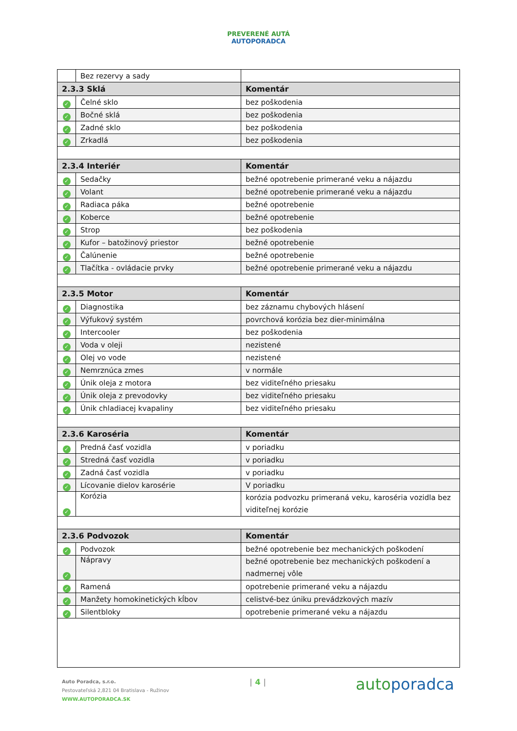PREVERENÉ AUTÁ
AUTOPORADCA
| | Bez rezervy a sady | |
| 2.3.3 Sklá | | Komentár |
| ✓ | Čelné sklo | bez poškodenia |
| ✓ | Bočné sklá | bez poškodenia |
| ✓ | Zadné sklo | bez poškodenia |
| ✓ | Zrkadlá | bez poškodenia |
| 2.3.4 Interiér | | Komentár |
| ✓ | Sedačky | bežné opotrebenie primerané veku a nájazdu |
| ✓ | Volant | bežné opotrebenie primerané veku a nájazdu |
| ✓ | Radiaca páka | bežné opotrebenie |
| ✓ | Koberce | bežné opotrebenie |
| ✓ | Strop | bez poškodenia |
| ✓ | Kufor – batožinový priestor | bežné opotrebenie |
| ✓ | Čalúnenie | bežné opotrebenie |
| ✓ | Tlačítka - ovládacie prvky | bežné opotrebenie primerané veku a nájazdu |
| 2.3.5 Motor | | Komentár |
| ✓ | Diagnostika | bez záznamu chybových hlásení |
| ✓ | Výfukový systém | povrchová korózia bez dier-minimálna |
| ✓ | Intercooler | bez poškodenia |
| ✓ | Voda v oleji | nezistené |
| ✓ | Olej vo vode | nezistené |
| ✓ | Nemrznúca zmes | v normále |
| ✓ | Únik oleja z motora | bez viditeľného priesaku |
| ✓ | Únik oleja z prevodovky | bez viditeľného priesaku |
| ✓ | Únik chladiacej kvapaliny | bez viditeľného priesaku |
| 2.3.6 Karoséria | | Komentár |
| ✓ | Predná časť vozidla | v poriadku |
| ✓ | Stredná časť vozidla | v poriadku |
| ✓ | Zadná časť vozidla | v poriadku |
| ✓ | Lícovanie dielov karosérie | V poriadku |
| ✓ | Korózia | korózia podvozku primeraná veku, karoséria vozidla bez viditeľnej korózie |
| 2.3.6 Podvozok | | Komentár |
| ✓ | Podvozok | bežné opotrebenie bez mechanických poškodení |
| ✓ | Nápravy | bežné opotrebenie bez mechanických poškodení a nadmernej vôle |
| ✓ | Ramená | opotrebenie primerané veku a nájazdu |
| ✓ | Manžety homokinetických kĺbov | celistvé-bez úniku prevádzkových mazív |
| ✓ | Silentbloky | opotrebenie primerané veku a nájazdu |
Auto Poradca, s.r.o.
Pestovateľská 2,821 04 Bratislava - Ružinov
WWW.AUTOPORADCA.SK
| 4 | autoporadca